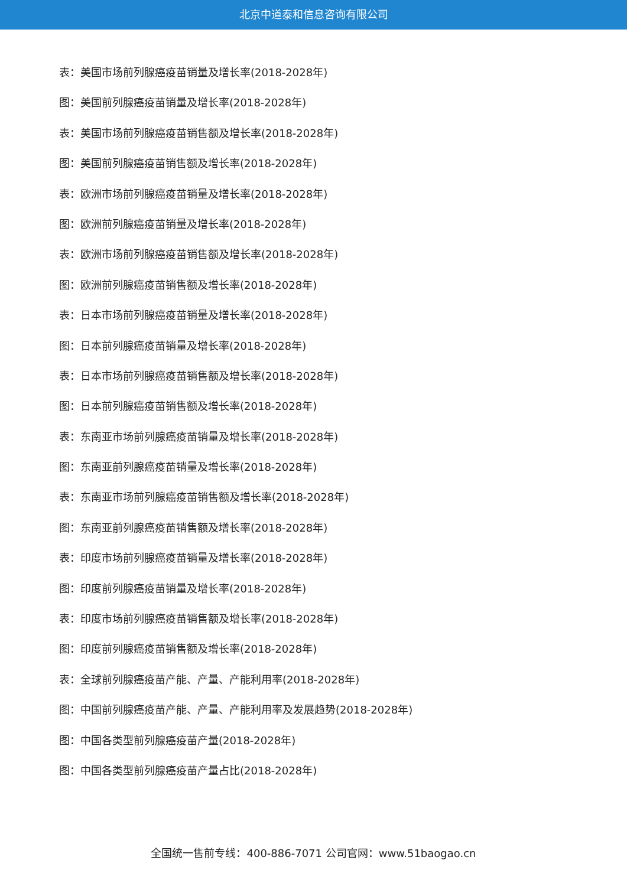北京中道泰和信息咨询有限公司
表：美国市场前列腺癌疫苗销量及增长率(2018-2028年)
图：美国前列腺癌疫苗销量及增长率(2018-2028年)
表：美国市场前列腺癌疫苗销售额及增长率(2018-2028年)
图：美国前列腺癌疫苗销售额及增长率(2018-2028年)
表：欧洲市场前列腺癌疫苗销量及增长率(2018-2028年)
图：欧洲前列腺癌疫苗销量及增长率(2018-2028年)
表：欧洲市场前列腺癌疫苗销售额及增长率(2018-2028年)
图：欧洲前列腺癌疫苗销售额及增长率(2018-2028年)
表：日本市场前列腺癌疫苗销量及增长率(2018-2028年)
图：日本前列腺癌疫苗销量及增长率(2018-2028年)
表：日本市场前列腺癌疫苗销售额及增长率(2018-2028年)
图：日本前列腺癌疫苗销售额及增长率(2018-2028年)
表：东南亚市场前列腺癌疫苗销量及增长率(2018-2028年)
图：东南亚前列腺癌疫苗销量及增长率(2018-2028年)
表：东南亚市场前列腺癌疫苗销售额及增长率(2018-2028年)
图：东南亚前列腺癌疫苗销售额及增长率(2018-2028年)
表：印度市场前列腺癌疫苗销量及增长率(2018-2028年)
图：印度前列腺癌疫苗销量及增长率(2018-2028年)
表：印度市场前列腺癌疫苗销售额及增长率(2018-2028年)
图：印度前列腺癌疫苗销售额及增长率(2018-2028年)
表：全球前列腺癌疫苗产能、产量、产能利用率(2018-2028年)
图：中国前列腺癌疫苗产能、产量、产能利用率及发展趋势(2018-2028年)
图：中国各类型前列腺癌疫苗产量(2018-2028年)
图：中国各类型前列腺癌疫苗产量占比(2018-2028年)
全国统一售前专线：400-886-7071 公司官网：www.51baogao.cn